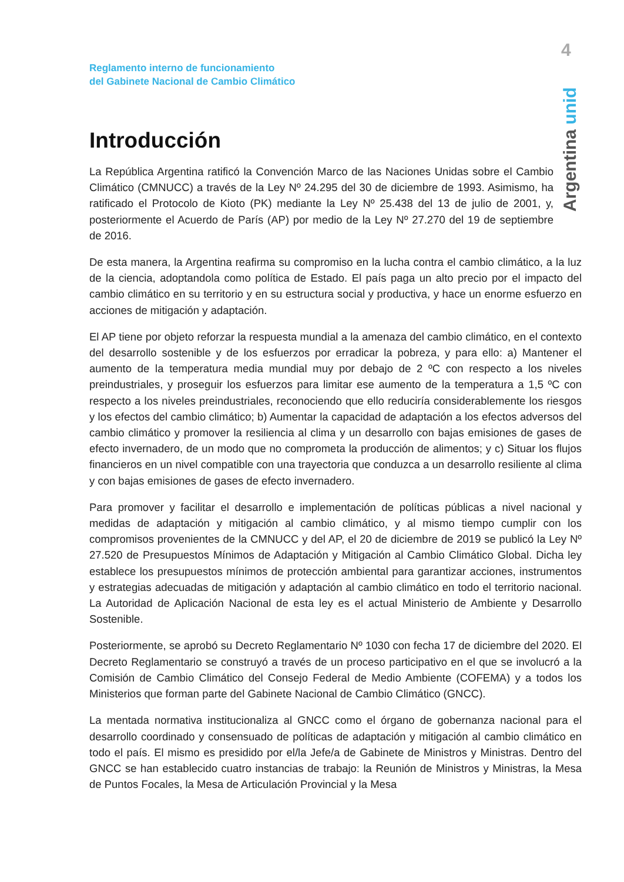4
Argentina unida
Reglamento interno de funcionamiento
del Gabinete Nacional de Cambio Climático
Introducción
La República Argentina ratificó la Convención Marco de las Naciones Unidas sobre el Cambio Climático (CMNUCC) a través de la Ley Nº 24.295 del 30 de diciembre de 1993. Asimismo, ha ratificado el Protocolo de Kioto (PK) mediante la Ley Nº 25.438 del 13 de julio de 2001, y, posteriormente el Acuerdo de París (AP) por medio de la Ley Nº 27.270 del 19 de septiembre de 2016.
De esta manera, la Argentina reafirma su compromiso en la lucha contra el cambio climático, a la luz de la ciencia, adoptandola como política de Estado. El país paga un alto precio por el impacto del cambio climático en su territorio y en su estructura social y productiva, y hace un enorme esfuerzo en acciones de mitigación y adaptación.
El AP tiene por objeto reforzar la respuesta mundial a la amenaza del cambio climático, en el contexto del desarrollo sostenible y de los esfuerzos por erradicar la pobreza, y para ello: a) Mantener el aumento de la temperatura media mundial muy por debajo de 2 ºC con respecto a los niveles preindustriales, y proseguir los esfuerzos para limitar ese aumento de la temperatura a 1,5 ºC con respecto a los niveles preindustriales, reconociendo que ello reduciría considerablemente los riesgos y los efectos del cambio climático; b) Aumentar la capacidad de adaptación a los efectos adversos del cambio climático y promover la resiliencia al clima y un desarrollo con bajas emisiones de gases de efecto invernadero, de un modo que no comprometa la producción de alimentos; y c) Situar los flujos financieros en un nivel compatible con una trayectoria que conduzca a un desarrollo resiliente al clima y con bajas emisiones de gases de efecto invernadero.
Para promover y facilitar el desarrollo e implementación de políticas públicas a nivel nacional y medidas de adaptación y mitigación al cambio climático, y al mismo tiempo cumplir con los compromisos provenientes de la CMNUCC y del AP, el 20 de diciembre de 2019 se publicó la Ley Nº 27.520 de Presupuestos Mínimos de Adaptación y Mitigación al Cambio Climático Global. Dicha ley establece los presupuestos mínimos de protección ambiental para garantizar acciones, instrumentos y estrategias adecuadas de mitigación y adaptación al cambio climático en todo el territorio nacional. La Autoridad de Aplicación Nacional de esta ley es el actual Ministerio de Ambiente y Desarrollo Sostenible.
Posteriormente, se aprobó su Decreto Reglamentario Nº 1030 con fecha 17 de diciembre del 2020. El Decreto Reglamentario se construyó a través de un proceso participativo en el que se involucró a la Comisión de Cambio Climático del Consejo Federal de Medio Ambiente (COFEMA) y a todos los Ministerios que forman parte del Gabinete Nacional de Cambio Climático (GNCC).
La mentada normativa institucionaliza al GNCC como el órgano de gobernanza nacional para el desarrollo coordinado y consensuado de políticas de adaptación y mitigación al cambio climático en todo el país. El mismo es presidido por el/la Jefe/a de Gabinete de Ministros y Ministras. Dentro del GNCC se han establecido cuatro instancias de trabajo: la Reunión de Ministros y Ministras, la Mesa de Puntos Focales, la Mesa de Articulación Provincial y la Mesa